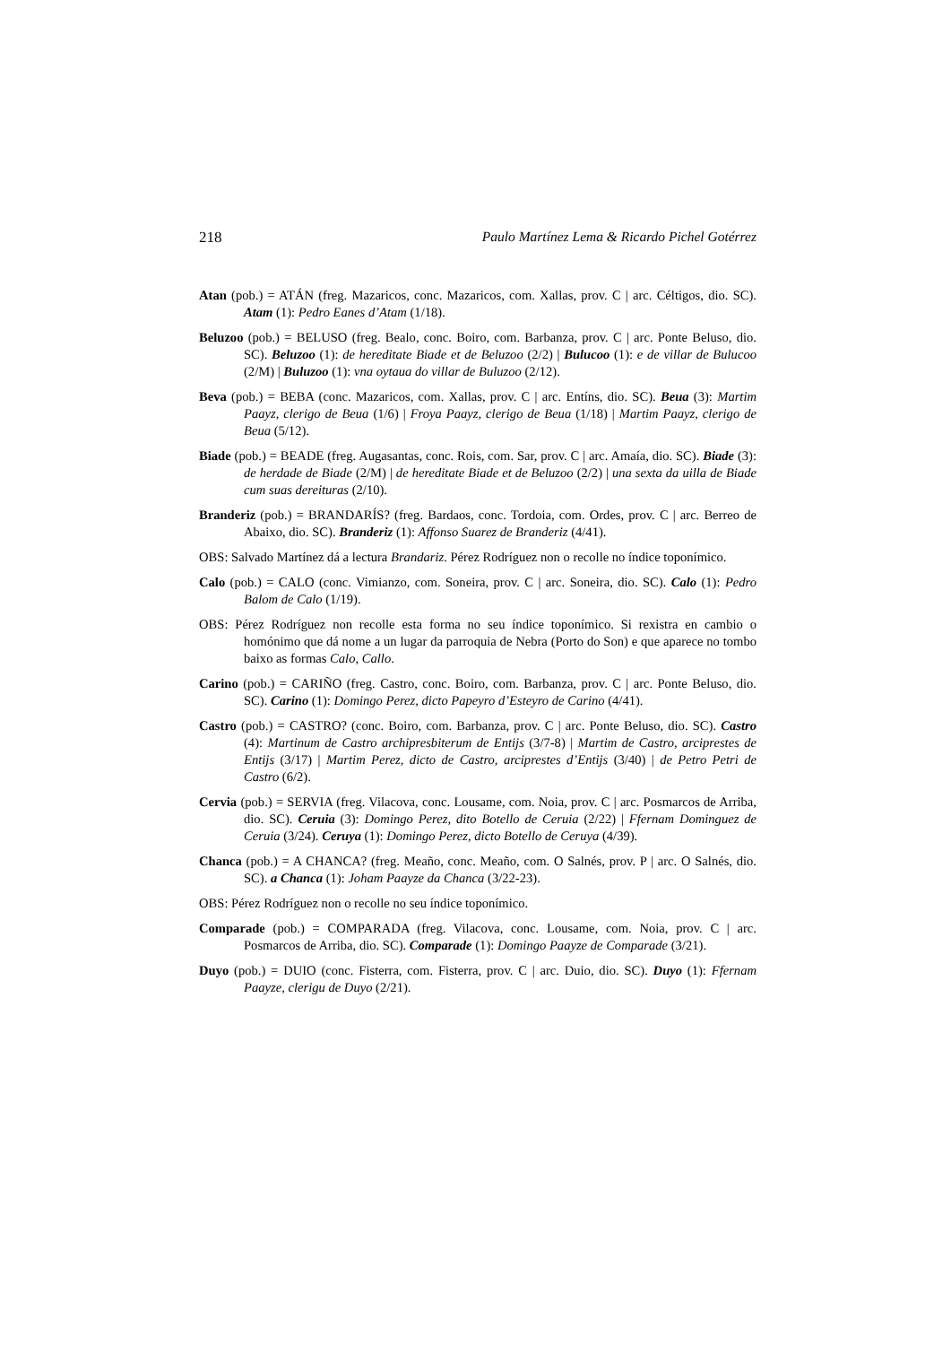218 Paulo Martínez Lema & Ricardo Pichel Gotérrez
Atan (pob.) = ATÁN (freg. Mazaricos, conc. Mazaricos, com. Xallas, prov. C | arc. Céltigos, dio. SC). Atam (1): Pedro Eanes d’Atam (1/18).
Beluzoo (pob.) = BELUSO (freg. Bealo, conc. Boiro, com. Barbanza, prov. C | arc. Ponte Beluso, dio. SC). Beluzoo (1): de hereditate Biade et de Beluzoo (2/2) | Bulucoo (1): e de villar de Bulucoo (2/M) | Buluzoo (1): vna oytaua do villar de Buluzoo (2/12).
Beva (pob.) = BEBA (conc. Mazaricos, com. Xallas, prov. C | arc. Entíns, dio. SC). Beua (3): Martim Paayz, clerigo de Beua (1/6) | Froya Paayz, clerigo de Beua (1/18) | Martim Paayz, clerigo de Beua (5/12).
Biade (pob.) = BEADE (freg. Augasantas, conc. Rois, com. Sar, prov. C | arc. Amaía, dio. SC). Biade (3): de herdade de Biade (2/M) | de hereditate Biade et de Beluzoo (2/2) | una sexta da uilla de Biade cum suas dereituras (2/10).
Branderiz (pob.) = BRANDARÍS? (freg. Bardaos, conc. Tordoia, com. Ordes, prov. C | arc. Berreo de Abaixo, dio. SC). Branderiz (1): Affonso Suarez de Branderiz (4/41).
OBS: Salvado Martínez dá a lectura Brandariz. Pérez Rodríguez non o recolle no índice toponímico.
Calo (pob.) = CALO (conc. Vimianzo, com. Soneira, prov. C | arc. Soneira, dio. SC). Calo (1): Pedro Balom de Calo (1/19).
OBS: Pérez Rodríguez non recolle esta forma no seu índice toponímico. Si rexistra en cambio o homónimo que dá nome a un lugar da parroquia de Nebra (Porto do Son) e que aparece no tombo baixo as formas Calo, Callo.
Carino (pob.) = CARIÑO (freg. Castro, conc. Boiro, com. Barbanza, prov. C | arc. Ponte Beluso, dio. SC). Carino (1): Domingo Perez, dicto Papeyro d’Esteyro de Carino (4/41).
Castro (pob.) = CASTRO? (conc. Boiro, com. Barbanza, prov. C | arc. Ponte Beluso, dio. SC). Castro (4): Martinum de Castro archipresbiterum de Entijs (3/7-8) | Martim de Castro, arciprestes de Entijs (3/17) | Martim Perez, dicto de Castro, arciprestes d’Entijs (3/40) | de Petro Petri de Castro (6/2).
Cervia (pob.) = SERVIA (freg. Vilacova, conc. Lousame, com. Noia, prov. C | arc. Posmarcos de Arriba, dio. SC). Ceruia (3): Domingo Perez, dito Botello de Ceruia (2/22) | Ffernam Dominguez de Ceruia (3/24). Ceruya (1): Domingo Perez, dicto Botello de Ceruya (4/39).
Chanca (pob.) = A CHANCA? (freg. Meaño, conc. Meaño, com. O Salnés, prov. P | arc. O Salnés, dio. SC). a Chanca (1): Joham Paayze da Chanca (3/22-23).
OBS: Pérez Rodríguez non o recolle no seu índice toponímico.
Comparade (pob.) = COMPARADA (freg. Vilacova, conc. Lousame, com. Noia, prov. C | arc. Posmarcos de Arriba, dio. SC). Comparade (1): Domingo Paayze de Comparade (3/21).
Duyo (pob.) = DUIO (conc. Fisterra, com. Fisterra, prov. C | arc. Duio, dio. SC). Duyo (1): Ffernam Paayze, clerigu de Duyo (2/21).